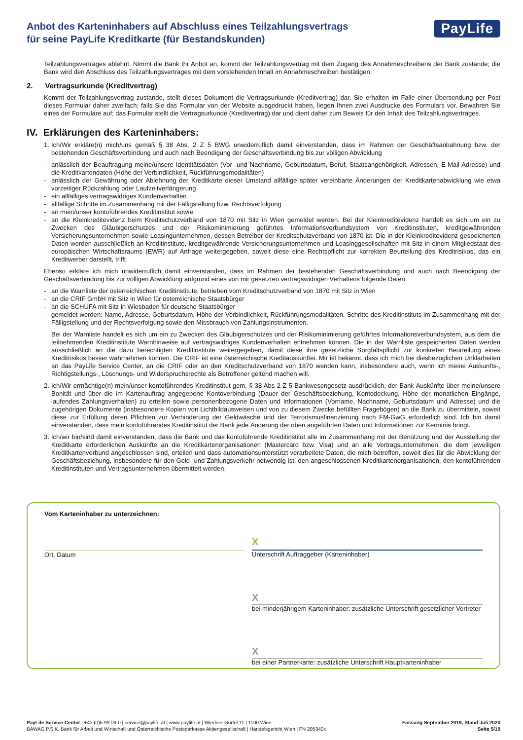Anbot des Karteninhabers auf Abschluss eines Teilzahlungsvertrags
für seine PayLife Kreditkarte (für Bestandskunden)
PayLife
Teilzahlungsvertrages ablehnt. Nimmt die Bank Ihr Anbot an, kommt der Teilzahlungsvertrag mit dem Zugang des Annahmeschreibens der Bank zustande; die Bank wird den Abschluss des Teilzahlungsvertrages mit dem vorstehenden Inhalt im Annahmeschreiben bestätigen.
2. Vertragsurkunde (Kreditvertrag)
Kommt der Teilzahlungsvertrag zustande, stellt dieses Dokument die Vertragsurkunde (Kreditvertrag) dar. Sie erhalten im Falle einer Übersendung per Post dieses Formular daher zweifach; falls Sie das Formular von der Website ausgedruckt haben, liegen Ihnen zwei Ausdrucke des Formulars vor. Bewahren Sie eines der Formulare auf; das Formular stellt die Vertragsurkunde (Kreditvertrag) dar und dient daher zum Beweis für den Inhalt des Teilzahlungsvertrages.
IV. Erklärungen des Karteninhabers:
1. Ich/Wir erkläre(n) mich/uns gemäß § 38 Abs, 2 Z 5 BWG unwiderruflich damit einverstanden, dass im Rahmen der Geschäftsanbahnung bzw. der bestehenden Geschäftsverbindung und auch nach Beendigung der Geschäftsverbindung bis zur völligen Abwicklung
- anlässlich der Beauftragung meine/unsere Identitätsdaten (Vor- und Nachname, Geburtsdatum, Beruf, Staatsangehörigkeit, Adressen, E-Mail-Adresse) und die Kreditkartendaten (Höhe der Verbindlichkeit, Rückführungsmodalitäten)
- anlässlich der Gewährung oder Ablehnung der Kreditkarte dieser Umstand allfällige später vereinbarte Änderungen der Kreditkartenabwicklung wie etwa vorzeitiger Rückzahlung oder Laufzeitverlängerung
- ein allfälliges vertragswidriges Kundenverhalten
- allfällige Schritte im Zusammenhang mit der Fälligstellung bzw. Rechtsverfolgung
- an mein/unser kontoführendes Kreditinstitut sowie
- an die Kleinkreditevidenz beim Kreditschutzverband von 1870 mit Sitz in Wien gemeldet werden. Bei der Kleinkreditevidenz handelt es sich um ein zu Zwecken des Gläubigerschutzes und der Risikominimierung geführtes Informationsverbundsystem von Kreditinstituten, kreditgewährenden Versicherungsunternehmen sowie Leasingunternehmen, dessen Betreiber der Kreditschutzverband von 1870 ist. Die in der Kleinkreditevidenz gespeicherten Daten werden ausschließlich an Kreditinstitute, kreditgewährende Versicherungsunternehmen und Leasinggesellschaften mit Sitz in einem Mitgliedstaat des europäischen Wirtschaftsraums (EWR) auf Anfrage weitergegeben, soweit diese eine Rechtspflicht zur korrekten Beurteilung des Kreditrisikos, das ein Kreditwerber darstellt, trifft.
Ebenso erkläre ich mich unwiderruflich damit einverstanden, dass im Rahmen der bestehenden Geschäftsverbindung und auch nach Beendigung der Geschäftsverbindung bis zur völligen Abwicklung aufgrund eines von mir gesetzten vertragswidrigen Verhaltens folgende Daten
- an die Warnliste der österreichischen Kreditinstitute, betrieben vom Kreditschutzverband von 1870 mit Sitz in Wien
- an die CRIF GmbH mit Sitz in Wien für österreichische Staatsbürger
- an die SCHUFA mit Sitz in Wiesbaden für deutsche Staatsbürger
- gemeldet werden: Name, Adresse, Geburtsdatum, Höhe der Verbindlichkeit, Rückführungsmodalitäten, Schritte des Kreditinstituts im Zusammenhang mit der Fälligstellung und der Rechtsverfolgung sowie den Missbrauch von Zahlungsinstrumenten.
Bei der Warnliste handelt es sich um ein zu Zwecken des Gläubigerschutzes und der Risikominimierung geführtes Informationsverbundsystem, aus dem die teilnehmenden Kreditinstitute Warnhinweise auf vertragswidriges Kundenverhalten entnehmen können. Die in der Warnliste gespeicherten Daten werden ausschließlich an die dazu berechtigten Kreditinstitute weitergegeben, damit diese ihre gesetzliche Sorgfaltspflicht zur konkreten Beurteilung eines Kreditrisikos besser wahrnehmen können. Die CRIF ist eine österreichische Kreditauskunftei. Mir ist bekannt, dass ich mich bei diesbezüglichen Unklarheiten an das PayLife Service Center, an die CRIF oder an den Kreditschutzverband von 1870 wenden kann, insbesondere auch, wenn ich meine Auskunfts-, Richtigstellungs-, Löschungs- und Widerspruchsrechte als Betroffener geltend machen will.
2. Ich/Wir ermächtige(n) mein/unser kontoführendes Kreditinstitut gem. § 38 Abs 2 Z 5 Bankwesengesetz ausdrücklich, der Bank Auskünfte über meine/unsere Bonität und über die im Kartenauftrag angegebene Kontoverbindung (Dauer der Geschäftsbeziehung, Kontodeckung, Höhe der monatlichen Eingänge, laufendes Zahlungsverhalten) zu erteilen sowie personenbezogene Daten und Informationen (Vorname, Nachname, Geburtsdatum und Adresse) und die zugehörigen Dokumente (insbesondere Kopien von Lichtbildausweisen und von zu diesem Zwecke befüllten Fragebögen) an die Bank zu übermitteln, soweit diese zur Erfüllung deren Pflichten zur Verhinderung der Geldwäsche und der Terrorismusfinanzierung nach FM-GwG erforderlich sind. Ich bin damit einverstanden, dass mein kontoführendes Kreditinstitut der Bank jede Änderung der oben angeführten Daten und Informationen zur Kenntnis bringt.
3. Ich/wir bin/sind damit einverstanden, dass die Bank und das kontoführende Kreditinstitut alle im Zusammenhang mit der Benützung und der Ausstellung der Kreditkarte erforderlichen Auskünfte an die Kreditkartenorganisationen (Mastercard bzw. Visa) und an alle Vertragsunternehmen, die dem jeweiligen Kreditkartenverbund angeschlossen sind, erteilen und dass automationsunterstützt verarbeitete Daten, die mich betreffen, soweit dies für die Abwicklung der Geschäftsbeziehung, insbesondere für den Geld- und Zahlungsverkehr notwendig ist, den angeschlossenen Kreditkartenorganisationen, den kontoführenden Kreditinstituten und Vertragsunternehmen übermittelt werden.
Vom Karteninhaber zu unterzeichnen:
Ort, Datum
X
Unterschrift Auftraggeber (Karteninhaber)
X
bei minderjährigem Karteninhaber: zusätzliche Unterschrift gesetzlicher Vertreter
X
bei einer Partnerkarte: zusätzliche Unterschrift Hauptkarteninhaber
PayLife Service Center | +43 (0)5 99 06-0 | service@paylife.at | www.paylife.at | Wiedner Gürtel 11 | 1100 Wien
BAWAG P.S.K. Bank für Arbeit und Wirtschaft und Österreichische Postsparkasse Aktiengesellschaft | Handelsgericht Wien | FN 205340x
Fassung September 2019, Stand Juli 2020
Seite 5/10